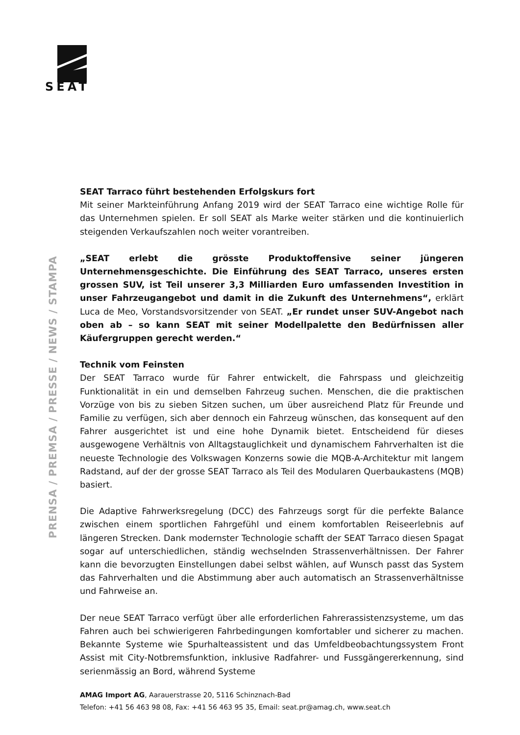SEAT
PRENSA / PREMSA / PRESSE / NEWS / STAMPA
SEAT Tarraco führt bestehenden Erfolgskurs fort
Mit seiner Markteinführung Anfang 2019 wird der SEAT Tarraco eine wichtige Rolle für das Unternehmen spielen. Er soll SEAT als Marke weiter stärken und die kontinuierlich steigenden Verkaufszahlen noch weiter vorantreiben.
„SEAT erlebt die grösste Produktoffensive seiner jüngeren Unternehmensgeschichte. Die Einführung des SEAT Tarraco, unseres ersten grossen SUV, ist Teil unserer 3,3 Milliarden Euro umfassenden Investition in unser Fahrzeugangebot und damit in die Zukunft des Unternehmens“, erklärt Luca de Meo, Vorstandsvorsitzender von SEAT. „Er rundet unser SUV-Angebot nach oben ab – so kann SEAT mit seiner Modellpalette den Bedürfnissen aller Käufergruppen gerecht werden.“
Technik vom Feinsten
Der SEAT Tarraco wurde für Fahrer entwickelt, die Fahrspass und gleichzeitig Funktionalität in ein und demselben Fahrzeug suchen. Menschen, die die praktischen Vorzüge von bis zu sieben Sitzen suchen, um über ausreichend Platz für Freunde und Familie zu verfügen, sich aber dennoch ein Fahrzeug wünschen, das konsequent auf den Fahrer ausgerichtet ist und eine hohe Dynamik bietet. Entscheidend für dieses ausgewogene Verhältnis von Alltagstauglichkeit und dynamischem Fahrverhalten ist die neueste Technologie des Volkswagen Konzerns sowie die MQB-A-Architektur mit langem Radstand, auf der der grosse SEAT Tarraco als Teil des Modularen Querbaukastens (MQB) basiert.
Die Adaptive Fahrwerksregelung (DCC) des Fahrzeugs sorgt für die perfekte Balance zwischen einem sportlichen Fahrgefühl und einem komfortablen Reiseerlebnis auf längeren Strecken. Dank modernster Technologie schafft der SEAT Tarraco diesen Spagat sogar auf unterschiedlichen, ständig wechselnden Strassenverhältnissen. Der Fahrer kann die bevorzugten Einstellungen dabei selbst wählen, auf Wunsch passt das System das Fahrverhalten und die Abstimmung aber auch automatisch an Strassenverhältnisse und Fahrweise an.
Der neue SEAT Tarraco verfügt über alle erforderlichen Fahrerassistenzsysteme, um das Fahren auch bei schwierigeren Fahrbedingungen komfortabler und sicherer zu machen. Bekannte Systeme wie Spurhalteassistent und das Umfeldbeobachtungssystem Front Assist mit City-Notbremsfunktion, inklusive Radfahrer- und Fussgängererkennung, sind serienmässig an Bord, während Systeme
AMAG Import AG, Aarauerstrasse 20, 5116 Schinznach-Bad
Telefon: +41 56 463 98 08, Fax: +41 56 463 95 35, Email: seat.pr@amag.ch, www.seat.ch